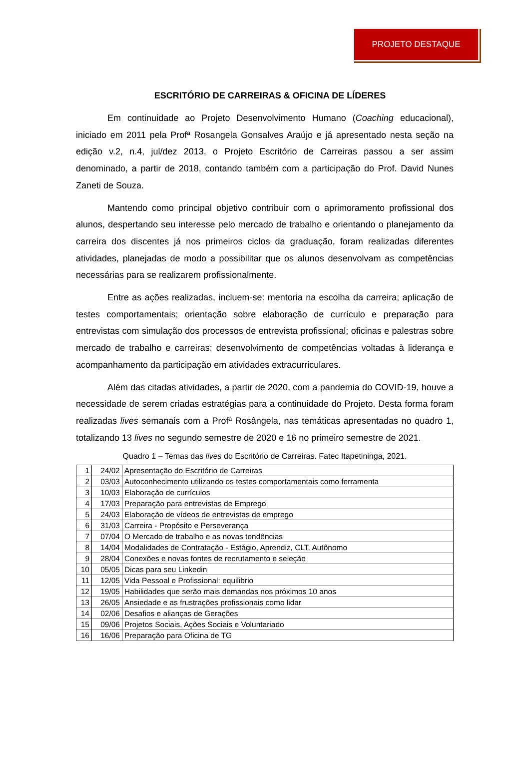PROJETO DESTAQUE
ESCRITÓRIO DE CARREIRAS & OFICINA DE LÍDERES
Em continuidade ao Projeto Desenvolvimento Humano (Coaching educacional), iniciado em 2011 pela Profª Rosangela Gonsalves Araújo e já apresentado nesta seção na edição v.2, n.4, jul/dez 2013, o Projeto Escritório de Carreiras passou a ser assim denominado, a partir de 2018, contando também com a participação do Prof. David Nunes Zaneti de Souza.
Mantendo como principal objetivo contribuir com o aprimoramento profissional dos alunos, despertando seu interesse pelo mercado de trabalho e orientando o planejamento da carreira dos discentes já nos primeiros ciclos da graduação, foram realizadas diferentes atividades, planejadas de modo a possibilitar que os alunos desenvolvam as competências necessárias para se realizarem profissionalmente.
Entre as ações realizadas, incluem-se: mentoria na escolha da carreira; aplicação de testes comportamentais; orientação sobre elaboração de currículo e preparação para entrevistas com simulação dos processos de entrevista profissional; oficinas e palestras sobre mercado de trabalho e carreiras; desenvolvimento de competências voltadas à liderança e acompanhamento da participação em atividades extracurriculares.
Além das citadas atividades, a partir de 2020, com a pandemia do COVID-19, houve a necessidade de serem criadas estratégias para a continuidade do Projeto. Desta forma foram realizadas lives semanais com a Profª Rosângela, nas temáticas apresentadas no quadro 1, totalizando 13 lives no segundo semestre de 2020 e 16 no primeiro semestre de 2021.
Quadro 1 – Temas das lives do Escritório de Carreiras. Fatec Itapetininga, 2021.
| 1 | 24/02 | Apresentação do Escritório de Carreiras |
| 2 | 03/03 | Autoconhecimento utilizando os testes comportamentais como ferramenta |
| 3 | 10/03 | Elaboração de currículos |
| 4 | 17/03 | Preparação para entrevistas de Emprego |
| 5 | 24/03 | Elaboração de vídeos de entrevistas de emprego |
| 6 | 31/03 | Carreira - Propósito e Perseverança |
| 7 | 07/04 | O Mercado de trabalho e as novas tendências |
| 8 | 14/04 | Modalidades de Contratação - Estágio, Aprendiz, CLT, Autônomo |
| 9 | 28/04 | Conexões e novas fontes de recrutamento e seleção |
| 10 | 05/05 | Dicas para seu Linkedin |
| 11 | 12/05 | Vida Pessoal e Profissional: equilibrio |
| 12 | 19/05 | Habilidades que serão mais demandas nos próximos 10 anos |
| 13 | 26/05 | Ansiedade e as frustrações profissionais como lidar |
| 14 | 02/06 | Desafios e alianças de Gerações |
| 15 | 09/06 | Projetos Sociais, Ações Sociais e Voluntariado |
| 16 | 16/06 | Preparação para Oficina de TG |